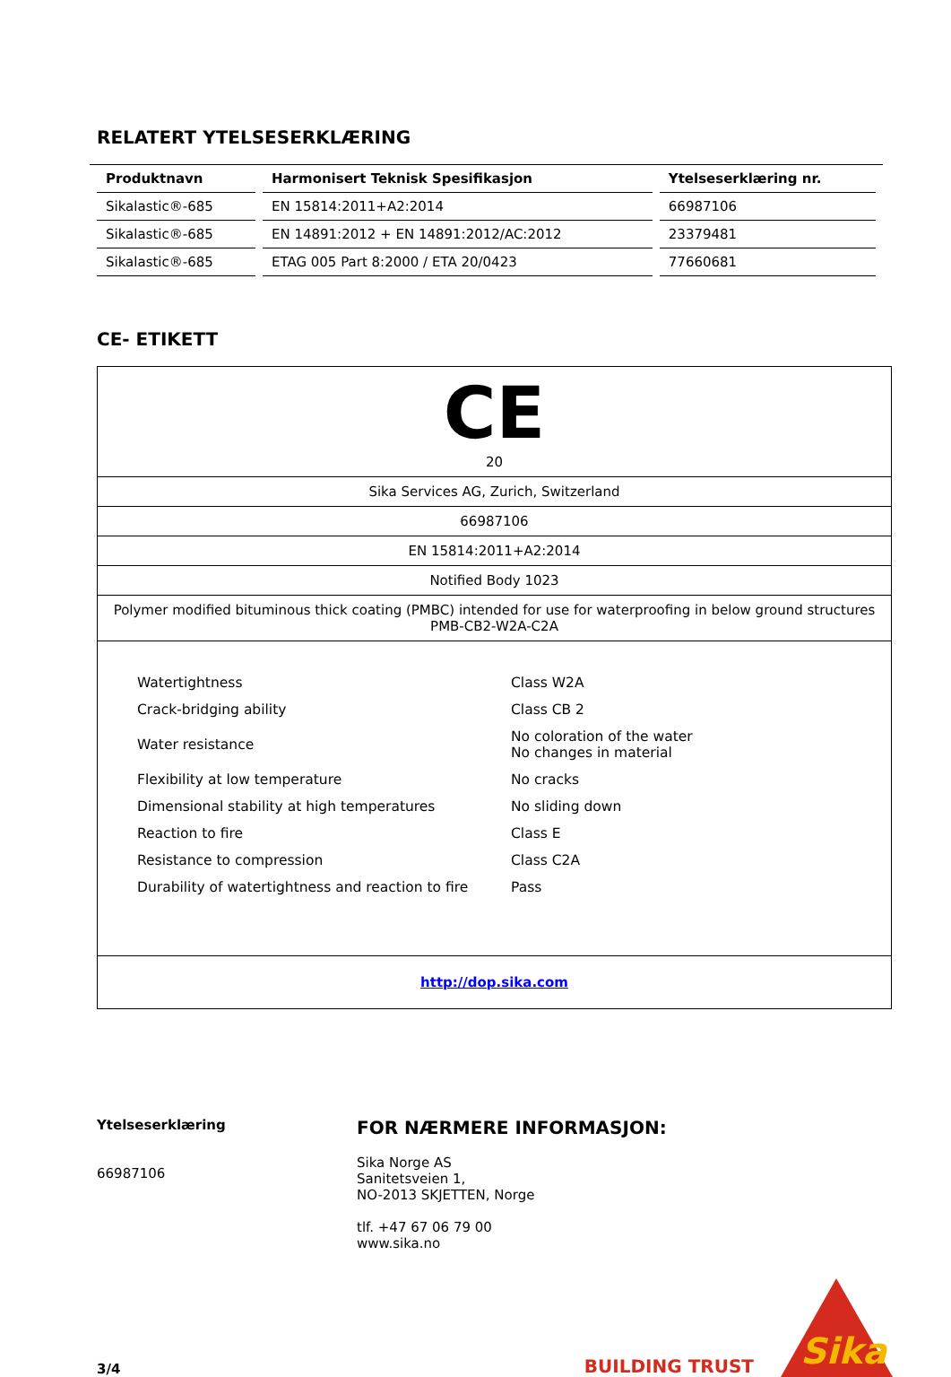RELATERT YTELSESERKLÆRING
| Produktnavn | Harmonisert Teknisk Spesifikasjon | Ytelseserklæring nr. |
| --- | --- | --- |
| Sikalastic®-685 | EN 15814:2011+A2:2014 | 66987106 |
| Sikalastic®-685 | EN 14891:2012 + EN 14891:2012/AC:2012 | 23379481 |
| Sikalastic®-685 | ETAG 005 Part 8:2000 / ETA 20/0423 | 77660681 |
CE- ETIKETT
CE
20
Sika Services AG, Zurich, Switzerland
66987106
EN 15814:2011+A2:2014
Notified Body 1023
Polymer modified bituminous thick coating (PMBC) intended for use for waterproofing in below ground structures
PMB-CB2-W2A-C2A
| Watertightness | Class W2A |
| Crack-bridging ability | Class CB 2 |
| Water resistance | No coloration of the water No changes in material |
| Flexibility at low temperature | No cracks |
| Dimensional stability at high temperatures | No sliding down |
| Reaction to fire | Class E |
| Resistance to compression | Class C2A |
| Durability of watertightness and reaction to fire | Pass |
http://dop.sika.com
Ytelseserklæring
66987106
FOR NÆRMERE INFORMASJON:
Sika Norge AS
Sanitetsveien 1,
NO-2013 SKJETTEN, Norge
tlf. +47 67 06 79 00
www.sika.no
3/4
BUILDING TRUST
Sika